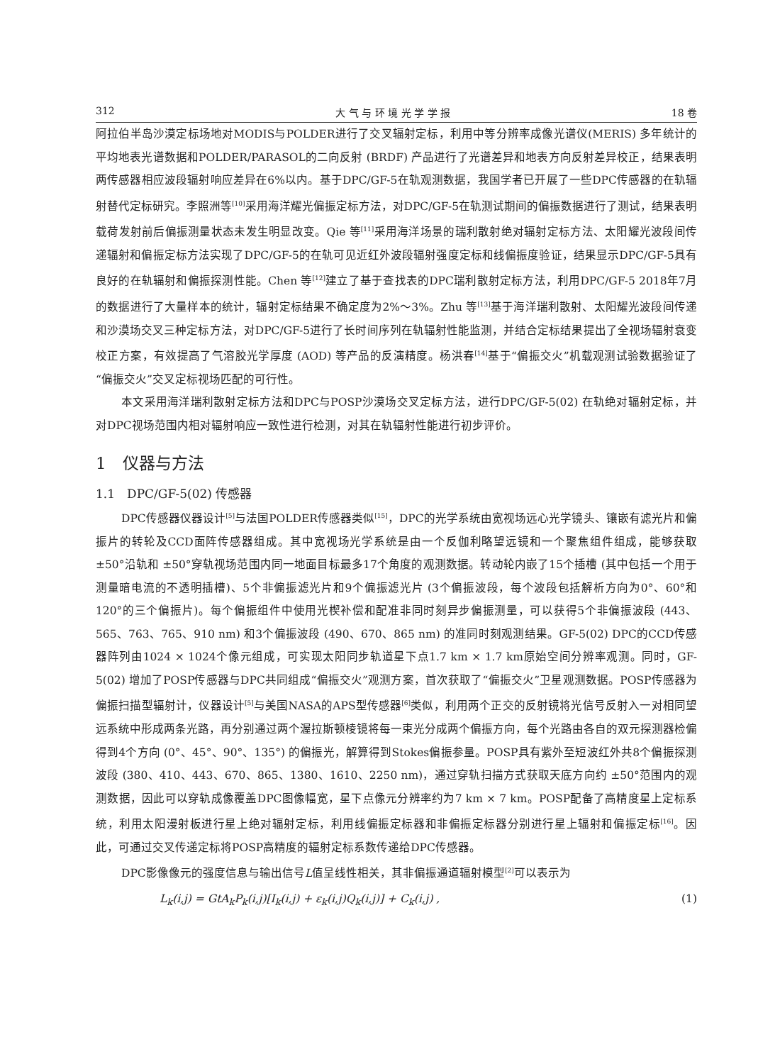312 大 气 与 环 境 光 学 学 报 18 卷
阿拉伯半岛沙漠定标场地对MODIS与POLDER进行了交叉辐射定标，利用中等分辨率成像光谱仪(MERIS) 多年统计的平均地表光谱数据和POLDER/PARASOL的二向反射 (BRDF) 产品进行了光谱差异和地表方向反射差异校正，结果表明两传感器相应波段辐射响应差异在6%以内。基于DPC/GF-5在轨观测数据，我国学者已开展了一些DPC传感器的在轨辐射替代定标研究。李照洲等<sup>[10]</sup>采用海洋耀光偏振定标方法，对DPC/GF-5在轨测试期间的偏振数据进行了测试，结果表明载荷发射前后偏振测量状态未发生明显改变。Qie 等<sup>[11]</sup>采用海洋场景的瑞利散射绝对辐射定标方法、太阳耀光波段间传递辐射和偏振定标方法实现了DPC/GF-5的在轨可见近红外波段辐射强度定标和线偏振度验证，结果显示DPC/GF-5具有良好的在轨辐射和偏振探测性能。Chen 等<sup>[12]</sup>建立了基于查找表的DPC瑞利散射定标方法，利用DPC/GF-5 2018年7月的数据进行了大量样本的统计，辐射定标结果不确定度为2%～3%。Zhu 等<sup>[13]</sup>基于海洋瑞利散射、太阳耀光波段间传递和沙漠场交叉三种定标方法，对DPC/GF-5进行了长时间序列在轨辐射性能监测，并结合定标结果提出了全视场辐射衰变校正方案，有效提高了气溶胶光学厚度 (AOD) 等产品的反演精度。杨洪春<sup>[14]</sup>基于“偏振交火”机载观测试验数据验证了“偏振交火”交叉定标视场匹配的可行性。
本文采用海洋瑞利散射定标方法和DPC与POSP沙漠场交叉定标方法，进行DPC/GF-5(02) 在轨绝对辐射定标，并对DPC视场范围内相对辐射响应一致性进行检测，对其在轨辐射性能进行初步评价。
1　仪器与方法
1.1　DPC/GF-5(02) 传感器
DPC传感器仪器设计<sup>[5]</sup>与法国POLDER传感器类似<sup>[15]</sup>，DPC的光学系统由宽视场远心光学镜头、镶嵌有滤光片和偏振片的转轮及CCD面阵传感器组成。其中宽视场光学系统是由一个反伽利略望远镜和一个聚焦组件组成，能够获取 ±50°沿轨和 ±50°穿轨视场范围内同一地面目标最多17个角度的观测数据。转动轮内嵌了15个插槽 (其中包括一个用于测量暗电流的不透明插槽)、5个非偏振滤光片和9个偏振滤光片 (3个偏振波段，每个波段包括解析方向为0°、60°和120°的三个偏振片)。每个偏振组件中使用光楔补偿和配准非同时刻异步偏振测量，可以获得5个非偏振波段 (443、565、763、765、910 nm) 和3个偏振波段 (490、670、865 nm) 的准同时刻观测结果。GF-5(02) DPC的CCD传感器阵列由1024 × 1024个像元组成，可实现太阳同步轨道星下点1.7 km × 1.7 km原始空间分辨率观测。同时，GF-5(02) 增加了POSP传感器与DPC共同组成“偏振交火”观测方案，首次获取了“偏振交火”卫星观测数据。POSP传感器为偏振扫描型辐射计，仪器设计<sup>[5]</sup>与美国NASA的APS型传感器<sup>[6]</sup>类似，利用两个正交的反射镜将光信号反射入一对相同望远系统中形成两条光路，再分别通过两个渥拉斯顿棱镜将每一束光分成两个偏振方向，每个光路由各自的双元探测器检偏得到4个方向 (0°、45°、90°、135°) 的偏振光，解算得到Stokes偏振参量。POSP具有紫外至短波红外共8个偏振探测波段 (380、410、443、670、865、1380、1610、2250 nm)，通过穿轨扫描方式获取天底方向约 ±50°范围内的观测数据，因此可以穿轨成像覆盖DPC图像幅宽，星下点像元分辨率约为7 km × 7 km。POSP配备了高精度星上定标系统，利用太阳漫射板进行星上绝对辐射定标，利用线偏振定标器和非偏振定标器分别进行星上辐射和偏振定标<sup>[16]</sup>。因此，可通过交叉传递定标将POSP高精度的辐射定标系数传递给DPC传感器。
DPC影像像元的强度信息与输出信号L值呈线性相关，其非偏振通道辐射模型<sup>[2]</sup>可以表示为
L<sub>k</sub>(i,j) = GtA<sub>k</sub>P<sub>k</sub>(i,j)[I<sub>k</sub>(i,j) + ε<sub>k</sub>(i,j)Q<sub>k</sub>(i,j)] + C<sub>k</sub>(i,j) , (1)